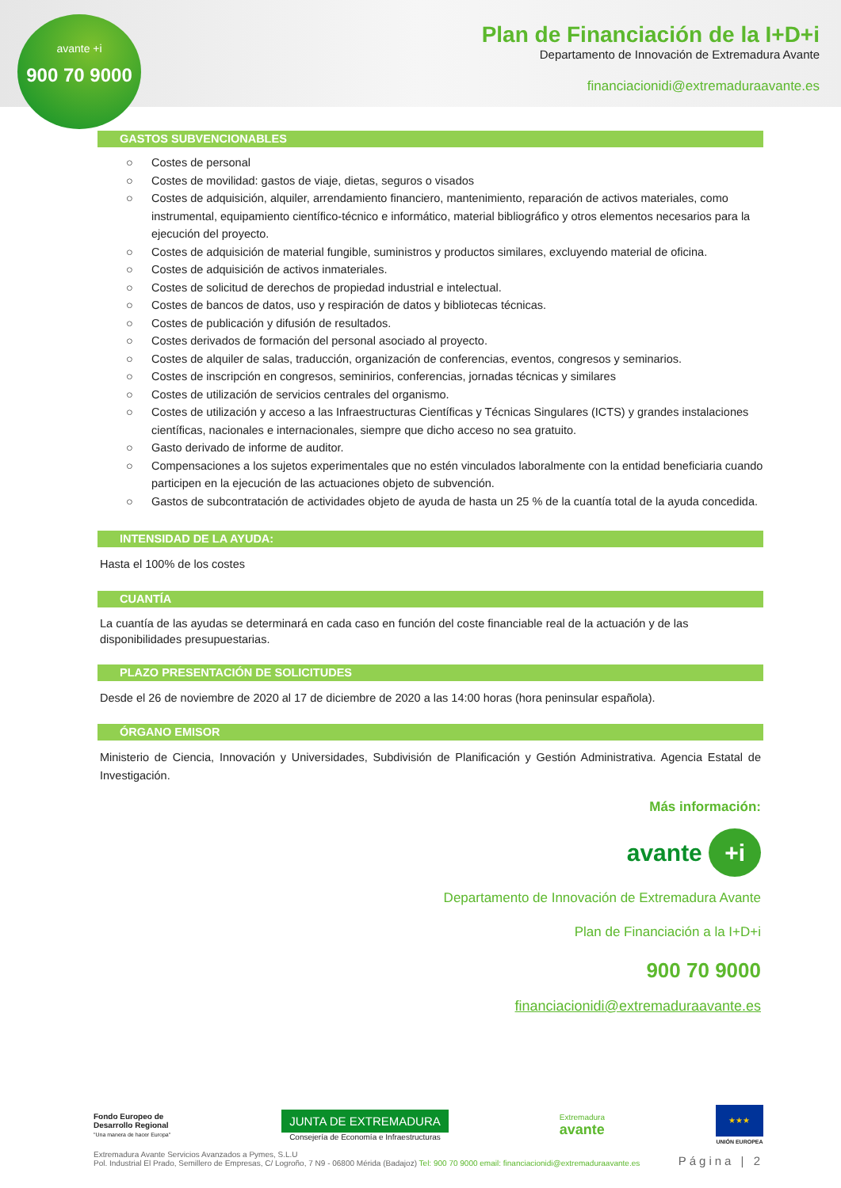avante +i
900 70 9000
Plan de Financiación de la I+D+i
Departamento de Innovación de Extremadura Avante
financiacionidi@extremaduraavante.es
GASTOS SUBVENCIONABLES
○ Costes de personal
○ Costes de movilidad: gastos de viaje, dietas, seguros o visados
○ Costes de adquisición, alquiler, arrendamiento financiero, mantenimiento, reparación de activos materiales, como instrumental, equipamiento científico-técnico e informático, material bibliográfico y otros elementos necesarios para la ejecución del proyecto.
○ Costes de adquisición de material fungible, suministros y productos similares, excluyendo material de oficina.
○ Costes de adquisición de activos inmateriales.
○ Costes de solicitud de derechos de propiedad industrial e intelectual.
○ Costes de bancos de datos, uso y respiración de datos y bibliotecas técnicas.
○ Costes de publicación y difusión de resultados.
○ Costes derivados de formación del personal asociado al proyecto.
○ Costes de alquiler de salas, traducción, organización de conferencias, eventos, congresos y seminarios.
○ Costes de inscripción en congresos, seminirios, conferencias, jornadas técnicas y similares
○ Costes de utilización de servicios centrales del organismo.
○ Costes de utilización y acceso a las Infraestructuras Científicas y Técnicas Singulares (ICTS) y grandes instalaciones científicas, nacionales e internacionales, siempre que dicho acceso no sea gratuito.
○ Gasto derivado de informe de auditor.
○ Compensaciones a los sujetos experimentales que no estén vinculados laboralmente con la entidad beneficiaria cuando participen en la ejecución de las actuaciones objeto de subvención.
○ Gastos de subcontratación de actividades objeto de ayuda de hasta un 25 % de la cuantía total de la ayuda concedida.
INTENSIDAD DE LA AYUDA:
Hasta el 100% de los costes
CUANTÍA
La cuantía de las ayudas se determinará en cada caso en función del coste financiable real de la actuación y de las disponibilidades presupuestarias.
PLAZO PRESENTACIÓN DE SOLICITUDES
Desde el 26 de noviembre de 2020 al 17 de diciembre de 2020 a las 14:00 horas (hora peninsular española).
ÓRGANO EMISOR
Ministerio de Ciencia, Innovación y Universidades, Subdivisión de Planificación y Gestión Administrativa. Agencia Estatal de Investigación.
Más información:
avante +i
Departamento de Innovación de Extremadura Avante
Plan de Financiación a la I+D+i
900 70 9000
financiacionidi@extremaduraavante.es
Fondo Europeo de
Desarrollo Regional
"Una manera de hacer Europa"
JUNTA DE EXTREMADURA
Consejería de Economía e Infraestructuras
Extremadura
avante
★★★
UNIÓN EUROPEA
Extremadura Avante Servicios Avanzados a Pymes, S.L.U
Pol. Industrial El Prado, Semillero de Empresas, C/ Logroño, 7 N9 - 06800 Mérida (Badajoz) Tel: 900 70 9000 email: financiacionidi@extremaduraavante.es
Página | 2